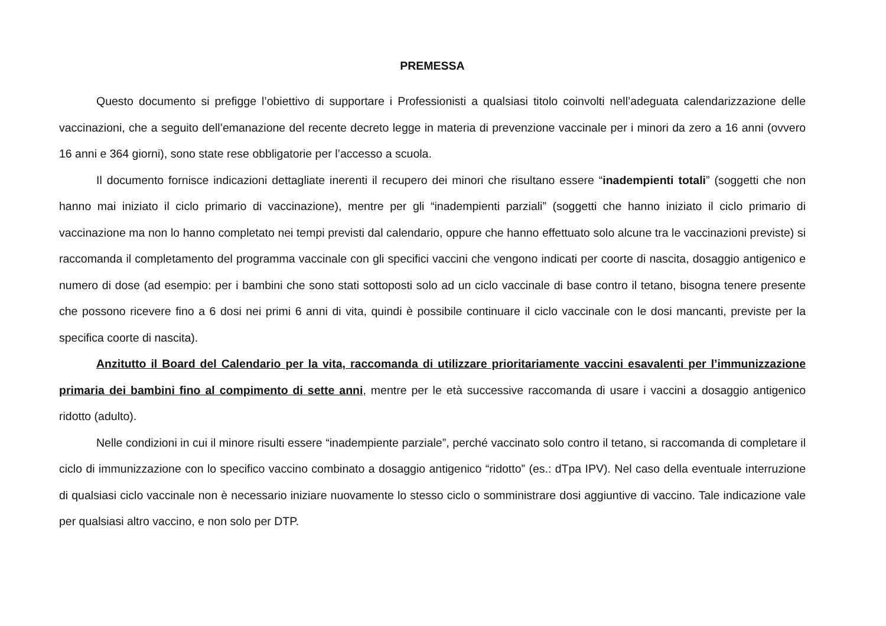PREMESSA
Questo documento si prefigge l’obiettivo di supportare i Professionisti a qualsiasi titolo coinvolti nell’adeguata calendarizzazione delle vaccinazioni, che a seguito dell’emanazione del recente decreto legge in materia di prevenzione vaccinale per i minori da zero a 16 anni (ovvero 16 anni e 364 giorni), sono state rese obbligatorie per l’accesso a scuola.
Il documento fornisce indicazioni dettagliate inerenti il recupero dei minori che risultano essere “inadempienti totali” (soggetti che non hanno mai iniziato il ciclo primario di vaccinazione), mentre per gli “inadempienti parziali” (soggetti che hanno iniziato il ciclo primario di vaccinazione ma non lo hanno completato nei tempi previsti dal calendario, oppure che hanno effettuato solo alcune tra le vaccinazioni previste) si raccomanda il completamento del programma vaccinale con gli specifici vaccini che vengono indicati per coorte di nascita, dosaggio antigenico e numero di dose (ad esempio: per i bambini che sono stati sottoposti solo ad un ciclo vaccinale di base contro il tetano, bisogna tenere presente che possono ricevere fino a 6 dosi nei primi 6 anni di vita, quindi è possibile continuare il ciclo vaccinale con le dosi mancanti, previste per la specifica coorte di nascita).
Anzitutto il Board del Calendario per la vita, raccomanda di utilizzare prioritariamente vaccini esavalenti per l’immunizzazione primaria dei bambini fino al compimento di sette anni, mentre per le età successive raccomanda di usare i vaccini a dosaggio antigenico ridotto (adulto).
Nelle condizioni in cui il minore risulti essere “inadempiente parziale”, perché vaccinato solo contro il tetano, si raccomanda di completare il ciclo di immunizzazione con lo specifico vaccino combinato a dosaggio antigenico “ridotto” (es.: dTpa IPV). Nel caso della eventuale interruzione di qualsiasi ciclo vaccinale non è necessario iniziare nuovamente lo stesso ciclo o somministrare dosi aggiuntive di vaccino. Tale indicazione vale per qualsiasi altro vaccino, e non solo per DTP.